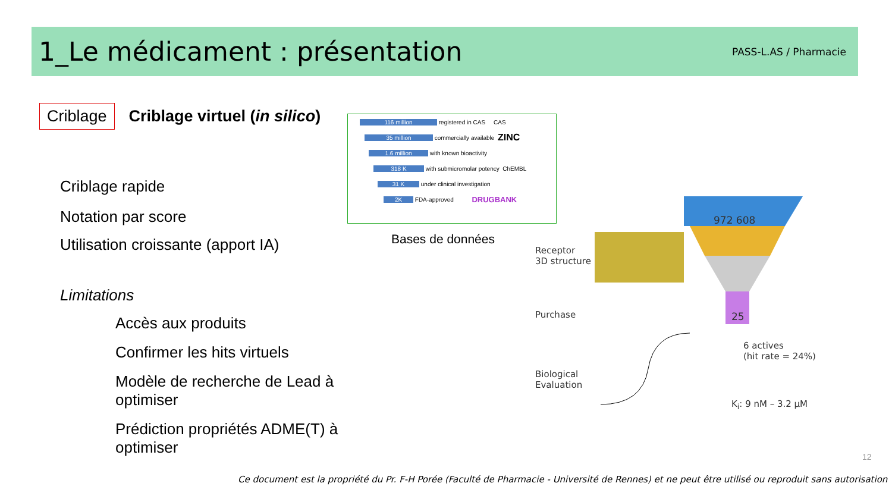1_Le médicament : présentation
PASS-L.AS / Pharmacie
Criblage Criblage virtuel (in silico)
Criblage rapide
Notation par score
Utilisation croissante (apport IA)
Limitations
Accès aux produits
Confirmer les hits virtuels
Modèle de recherche de Lead à optimiser
Prédiction propriétés ADME(T) à optimiser
116 million registered in CAS CAS
35 million commercially available ZINC
1.6 million with known bioactivity
318 K with submicromolar potency ChEMBL
31 K under clinical investigation
2K FDA-approved DRUGBANK
Bases de données
972 608
25
Receptor
3D structure
Purchase
Biological
Evaluation
6 actives
(hit rate = 24%)
K<sub>i</sub>: 9 nM – 3.2 µM
12
Ce document est la propriété du Pr. F-H Porée (Faculté de Pharmacie - Université de Rennes) et ne peut être utilisé ou reproduit sans autorisation